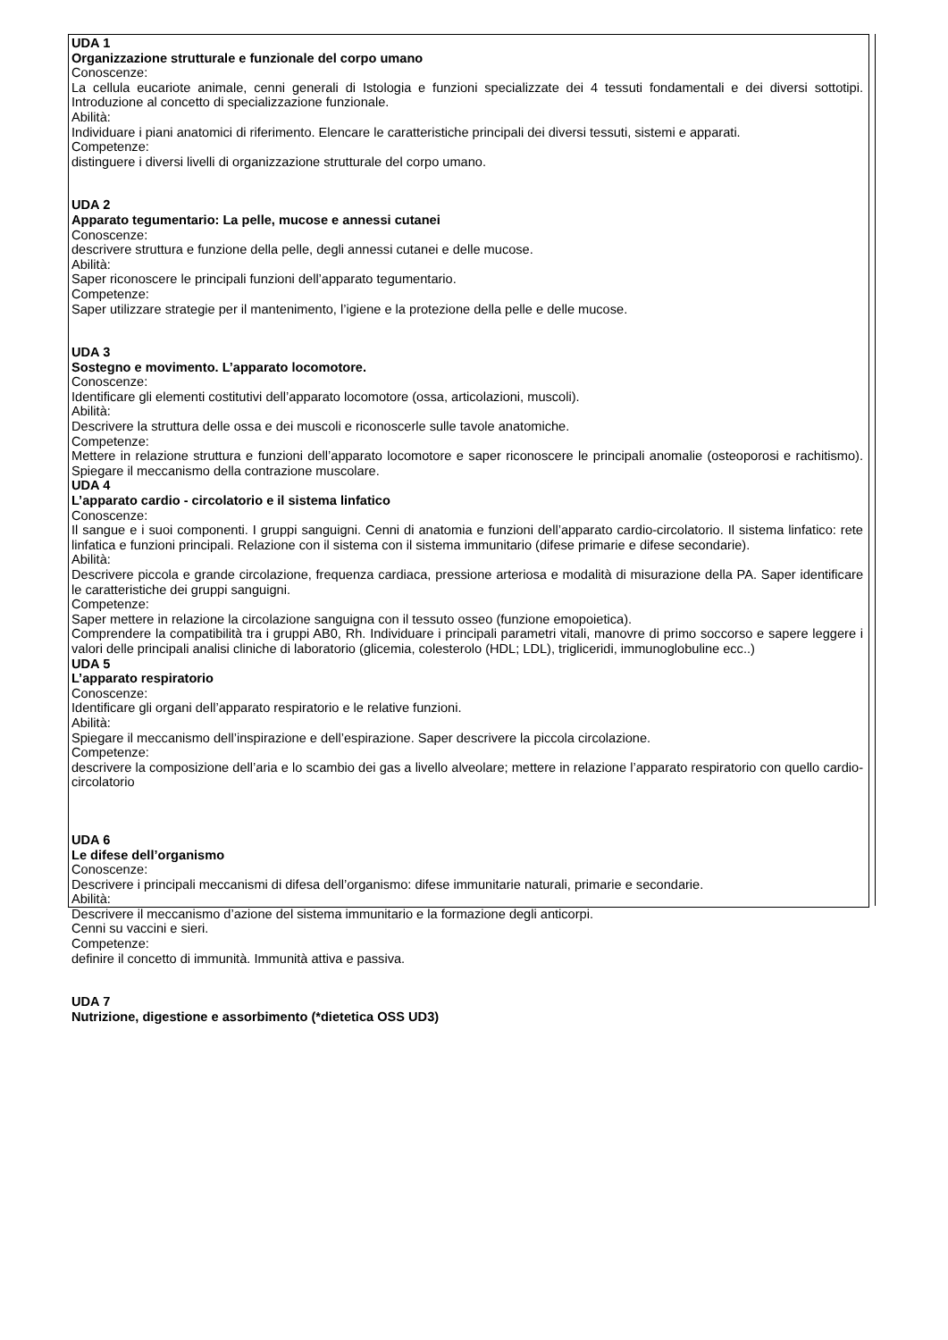UDA 1
Organizzazione strutturale e funzionale del corpo umano
Conoscenze:
La cellula eucariote animale, cenni generali di Istologia e funzioni specializzate dei 4 tessuti fondamentali e dei diversi sottotipi. Introduzione al concetto di specializzazione funzionale.
Abilità:
Individuare i piani anatomici di riferimento. Elencare le caratteristiche principali dei diversi tessuti, sistemi e apparati.
Competenze:
distinguere i diversi livelli di organizzazione strutturale del corpo umano.
UDA 2
Apparato tegumentario: La pelle, mucose e annessi cutanei
Conoscenze:
descrivere struttura e funzione della pelle, degli annessi cutanei e delle mucose.
Abilità:
Saper riconoscere le principali funzioni dell’apparato tegumentario.
Competenze:
Saper utilizzare strategie per il mantenimento, l’igiene e la protezione della pelle e delle mucose.
UDA 3
Sostegno e movimento. L’apparato locomotore.
Conoscenze:
Identificare gli elementi costitutivi dell’apparato locomotore (ossa, articolazioni, muscoli).
Abilità:
Descrivere la struttura delle ossa e dei muscoli e riconoscerle sulle tavole anatomiche.
Competenze:
Mettere in relazione struttura e funzioni dell’apparato locomotore e saper riconoscere le principali anomalie (osteoporosi e rachitismo). Spiegare il meccanismo della contrazione muscolare.
UDA 4
L’apparato cardio - circolatorio e il sistema linfatico
Conoscenze:
Il sangue e i suoi componenti. I gruppi sanguigni. Cenni di anatomia e funzioni dell’apparato cardio-circolatorio. Il sistema linfatico: rete linfatica e funzioni principali. Relazione con il sistema con il sistema immunitario (difese primarie e difese secondarie).
Abilità:
Descrivere piccola e grande circolazione, frequenza cardiaca, pressione arteriosa e modalità di misurazione della PA. Saper identificare le caratteristiche dei gruppi sanguigni.
Competenze:
Saper mettere in relazione la circolazione sanguigna con il tessuto osseo (funzione emopoietica).
Comprendere la compatibilità tra i gruppi AB0, Rh. Individuare i principali parametri vitali, manovre di primo soccorso e sapere leggere i valori delle principali analisi cliniche di laboratorio (glicemia, colesterolo (HDL; LDL), trigliceridi, immunoglobuline ecc..)
UDA 5
L’apparato respiratorio
Conoscenze:
Identificare gli organi dell’apparato respiratorio e le relative funzioni.
Abilità:
Spiegare il meccanismo dell’inspirazione e dell’espirazione. Saper descrivere la piccola circolazione.
Competenze:
descrivere la composizione dell’aria e lo scambio dei gas a livello alveolare; mettere in relazione l’apparato respiratorio con quello cardio-circolatorio
UDA 6
Le difese dell’organismo
Conoscenze:
Descrivere i principali meccanismi di difesa dell’organismo: difese immunitarie naturali, primarie e secondarie.
Abilità:
Descrivere il meccanismo d’azione del sistema immunitario e la formazione degli anticorpi.
Cenni su vaccini e sieri.
Competenze:
definire il concetto di immunità. Immunità attiva e passiva.
UDA 7
Nutrizione, digestione e assorbimento (*dietetica OSS UD3)